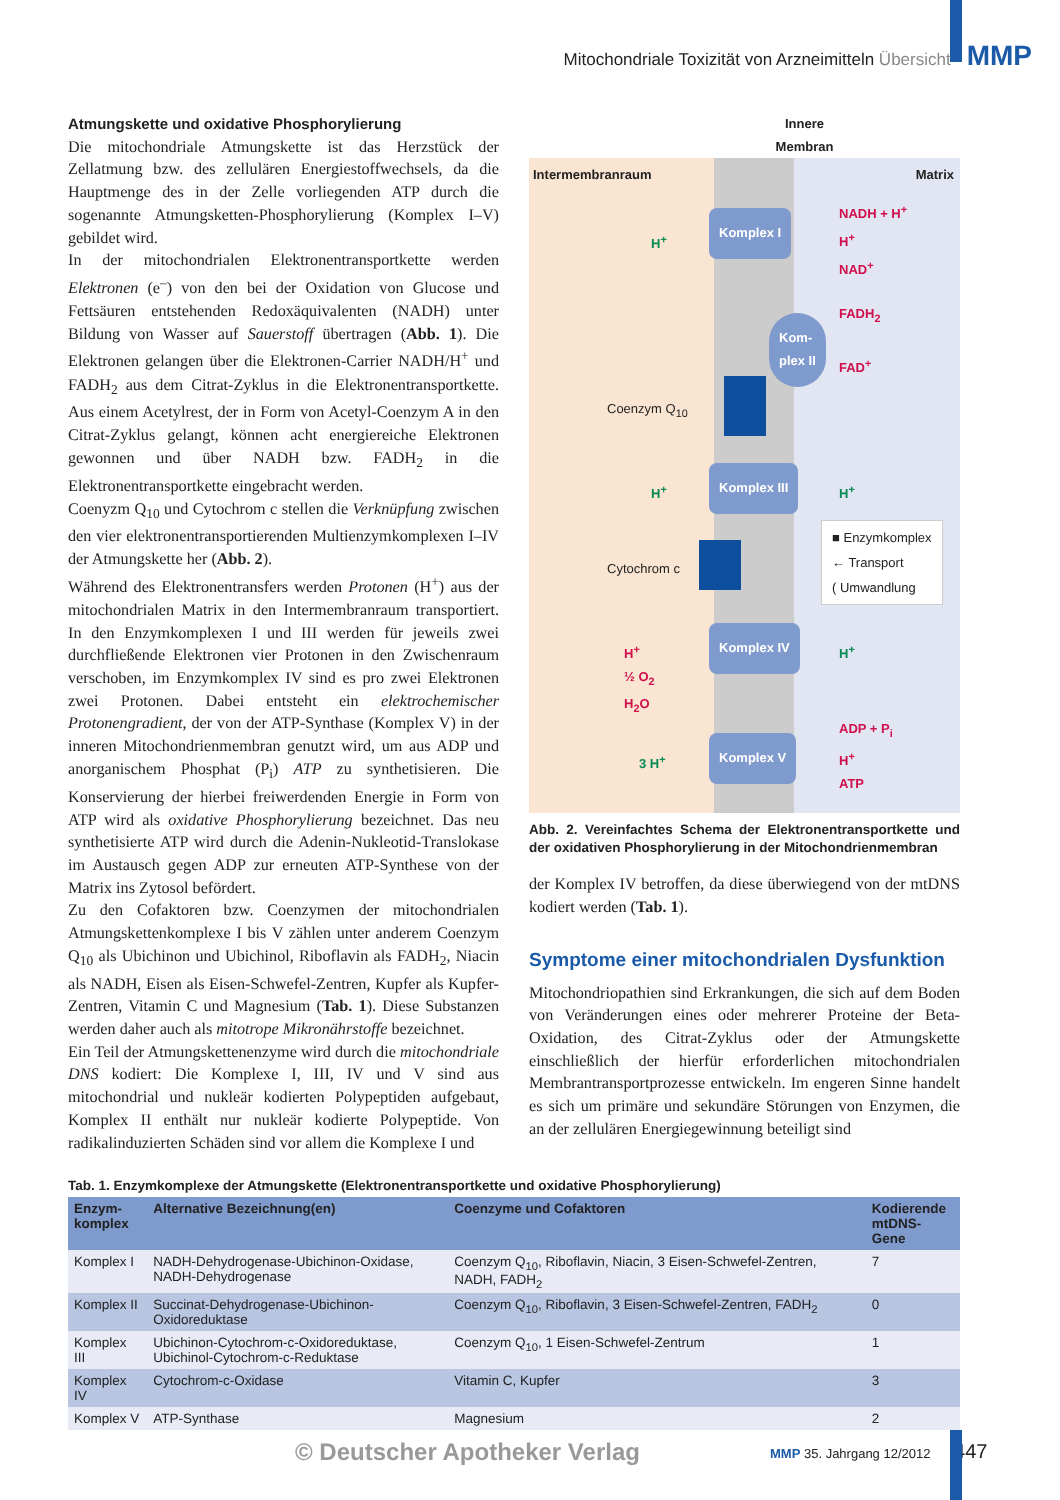Mitochondriale Toxizität von Arzneimitteln Übersicht MMP
Atmungskette und oxidative Phosphorylierung
Die mitochondriale Atmungskette ist das Herzstück der Zellatmung bzw. des zellulären Energiestoffwechsels, da die Hauptmenge des in der Zelle vorliegenden ATP durch die sogenannte Atmungsketten-Phosphorylierung (Komplex I–V) gebildet wird.
In der mitochondrialen Elektronentransportkette werden Elektronen (e<sup>–</sup>) von den bei der Oxidation von Glucose und Fettsäuren entstehenden Redoxäquivalenten (NADH) unter Bildung von Wasser auf Sauerstoff übertragen (Abb. 1). Die Elektronen gelangen über die Elektronen-Carrier NADH/H<sup>+</sup> und FADH<sub>2</sub> aus dem Citrat-Zyklus in die Elektronentransportkette. Aus einem Acetylrest, der in Form von Acetyl-Coenzym A in den Citrat-Zyklus gelangt, können acht energiereiche Elektronen gewonnen und über NADH bzw. FADH<sub>2</sub> in die Elektronentransportkette eingebracht werden.
Coenyzm Q<sub>10</sub> und Cytochrom c stellen die Verknüpfung zwischen den vier elektronentransportierenden Multienzymkomplexen I–IV der Atmungskette her (Abb. 2).
Während des Elektronentransfers werden Protonen (H<sup>+</sup>) aus der mitochondrialen Matrix in den Intermembranraum transportiert. In den Enzymkomplexen I und III werden für jeweils zwei durchfließende Elektronen vier Protonen in den Zwischenraum verschoben, im Enzymkomplex IV sind es pro zwei Elektronen zwei Protonen. Dabei entsteht ein elektrochemischer Protonengradient, der von der ATP-Synthase (Komplex V) in der inneren Mitochondrienmembran genutzt wird, um aus ADP und anorganischem Phosphat (P<sub>i</sub>) ATP zu synthetisieren. Die Konservierung der hierbei freiwerdenden Energie in Form von ATP wird als oxidative Phosphorylierung bezeichnet. Das neu synthetisierte ATP wird durch die Adenin-Nukleotid-Translokase im Austausch gegen ADP zur erneuten ATP-Synthese von der Matrix ins Zytosol befördert.
Zu den Cofaktoren bzw. Coenzymen der mitochondrialen Atmungskettenkomplexe I bis V zählen unter anderem Coenzym Q<sub>10</sub> als Ubichinon und Ubichinol, Riboflavin als FADH<sub>2</sub>, Niacin als NADH, Eisen als Eisen-Schwefel-Zentren, Kupfer als Kupfer-Zentren, Vitamin C und Magnesium (Tab. 1). Diese Substanzen werden daher auch als mitotrope Mikronährstoffe bezeichnet.
Ein Teil der Atmungskettenenzyme wird durch die mitochondriale DNS kodiert: Die Komplexe I, III, IV und V sind aus mitochondrial und nukleär kodierten Polypeptiden aufgebaut, Komplex II enthält nur nukleär kodierte Polypeptide. Von radikalinduzierten Schäden sind vor allem die Komplexe I und
Innere
Membran
Intermembranraum Matrix
Komplex I
NADH + H<sup>+</sup>
H<sup>+</sup>
NAD<sup>+</sup>
H<sup>+</sup>
Kom-
plex II
FADH<sub>2</sub>
FAD<sup>+</sup>
Coenzym Q<sub>10</sub>
Komplex III
H<sup>+</sup> H<sup>+</sup>
Cytochrom c
■ Enzymkomplex
← Transport
( Umwandlung
Komplex IV
H<sup>+</sup>
½ O<sub>2</sub>
H<sub>2</sub>O
H<sup>+</sup>
3 H<sup>+</sup>
Komplex V
ADP + P<sub>i</sub>
H<sup>+</sup>
ATP
Abb. 2. Vereinfachtes Schema der Elektronentransportkette und der oxidativen Phosphorylierung in der Mitochondrienmembran
der Komplex IV betroffen, da diese überwiegend von der mtDNS kodiert werden (Tab. 1).
Symptome einer mitochondrialen Dysfunktion
Mitochondriopathien sind Erkrankungen, die sich auf dem Boden von Veränderungen eines oder mehrerer Proteine der Beta-Oxidation, des Citrat-Zyklus oder der Atmungskette einschließlich der hierfür erforderlichen mitochondrialen Membrantransportprozesse entwickeln. Im engeren Sinne handelt es sich um primäre und sekundäre Störungen von Enzymen, die an der zellulären Energiegewinnung beteiligt sind
Tab. 1. Enzymkomplexe der Atmungskette (Elektronentransportkette und oxidative Phosphorylierung)
| Enzym- komplex | Alternative Bezeichnung(en) | Coenzyme und Cofaktoren | Kodierende mtDNS-Gene |
| --- | --- | --- | --- |
| Komplex I | NADH-Dehydrogenase-Ubichinon-Oxidase, NADH-Dehydrogenase | Coenzym Q<sub>10</sub>, Riboflavin, Niacin, 3 Eisen-Schwefel-Zentren, NADH, FADH<sub>2</sub> | 7 |
| Komplex II | Succinat-Dehydrogenase-Ubichinon-Oxidoreduktase | Coenzym Q<sub>10</sub>, Riboflavin, 3 Eisen-Schwefel-Zentren, FADH<sub>2</sub> | 0 |
| Komplex III | Ubichinon-Cytochrom-c-Oxidoreduktase, Ubichinol-Cytochrom-c-Reduktase | Coenzym Q<sub>10</sub>, 1 Eisen-Schwefel-Zentrum | 1 |
| Komplex IV | Cytochrom-c-Oxidase | Vitamin C, Kupfer | 3 |
| Komplex V | ATP-Synthase | Magnesium | 2 |
© Deutscher Apotheker Verlag MMP 35. Jahrgang 12/2012 447